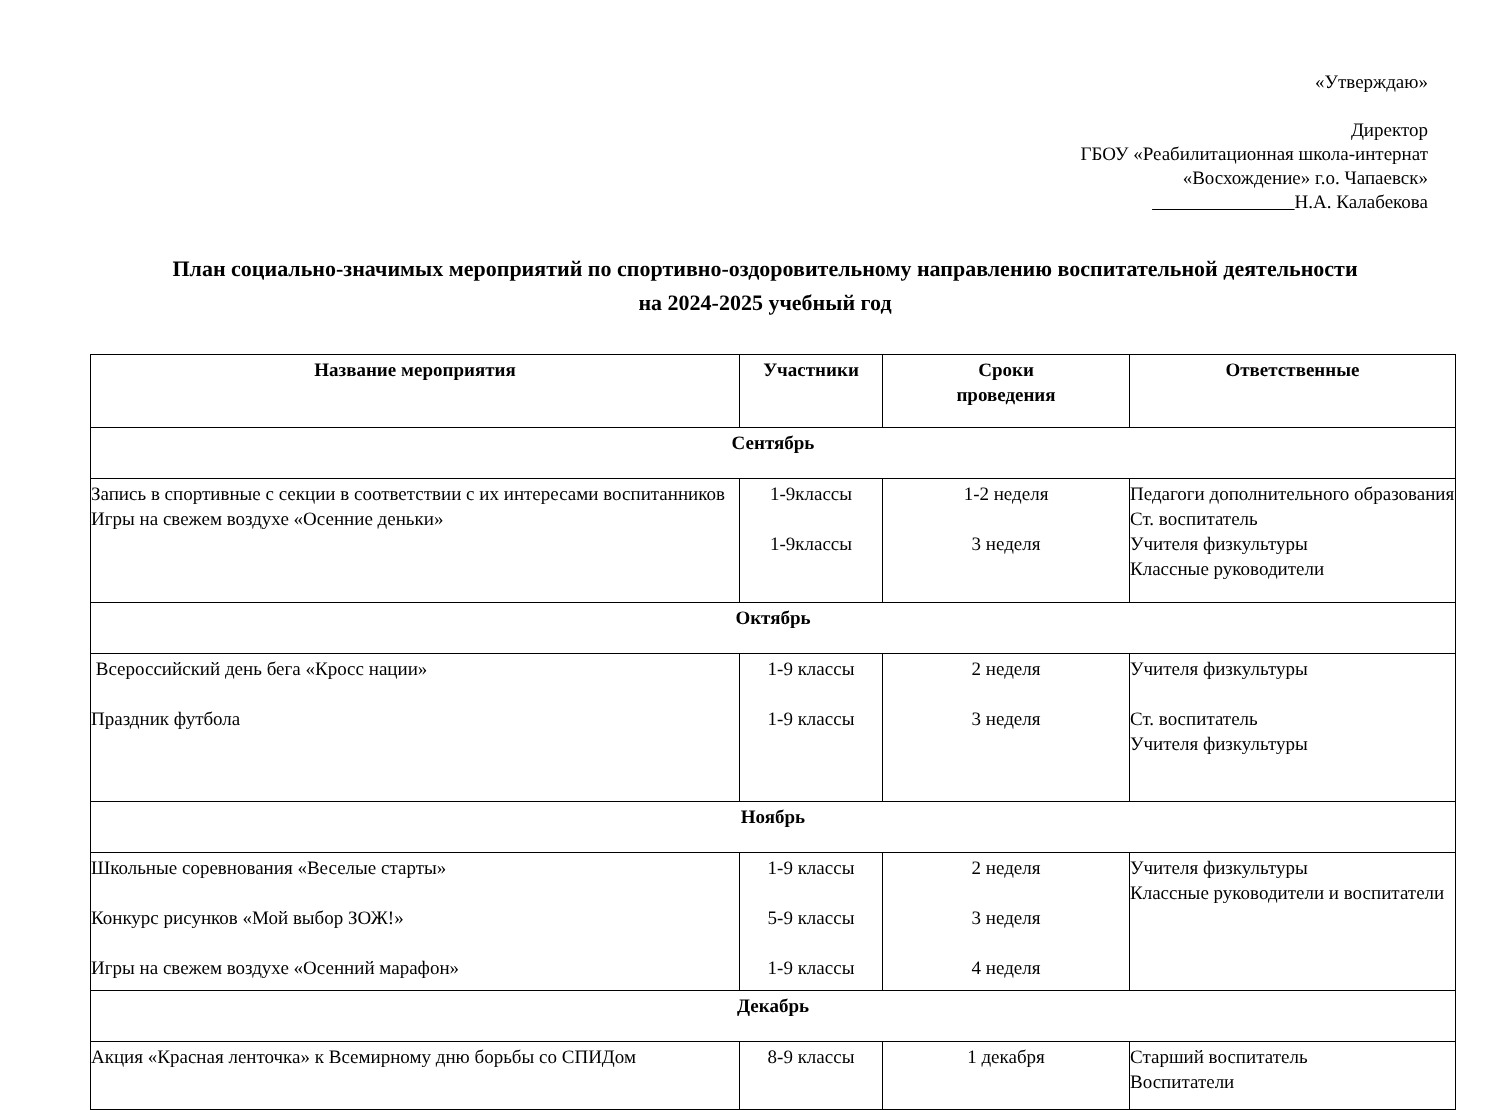«Утверждаю»
Директор
ГБОУ «Реабилитационная школа-интернат
«Восхождение» г.о. Чапаевск»
Н.А. Калабекова
План социально-значимых мероприятий по спортивно-оздоровительному направлению воспитательной деятельности
на 2024-2025 учебный год
| Название мероприятия | Участники | Сроки проведения | Ответственные |
| --- | --- | --- | --- |
| Сентябрь | | | |
| Запись в спортивные с секции в соответствии с их интересами воспитанников Игры на свежем воздухе «Осенние деньки» | 1-9классы 1-9классы | 1-2 неделя 3 неделя | Педагоги дополнительного образования Ст. воспитатель Учителя физкультуры Классные руководители |
| Октябрь | | | |
| Всероссийский день бега «Кросс нации» Праздник футбола | 1-9 классы 1-9 классы | 2 неделя 3 неделя | Учителя физкультуры Ст. воспитатель Учителя физкультуры |
| Ноябрь | | | |
| Школьные соревнования «Веселые старты» Конкурс рисунков «Мой выбор ЗОЖ!» Игры на свежем воздухе «Осенний марафон» | 1-9 классы 5-9 классы 1-9 классы | 2 неделя 3 неделя 4 неделя | Учителя физкультуры Классные руководители и воспитатели |
| Декабрь | | | |
| Акция «Красная ленточка» к Всемирному дню борьбы со СПИДом | 8-9 классы | 1 декабря | Старший воспитатель Воспитатели |